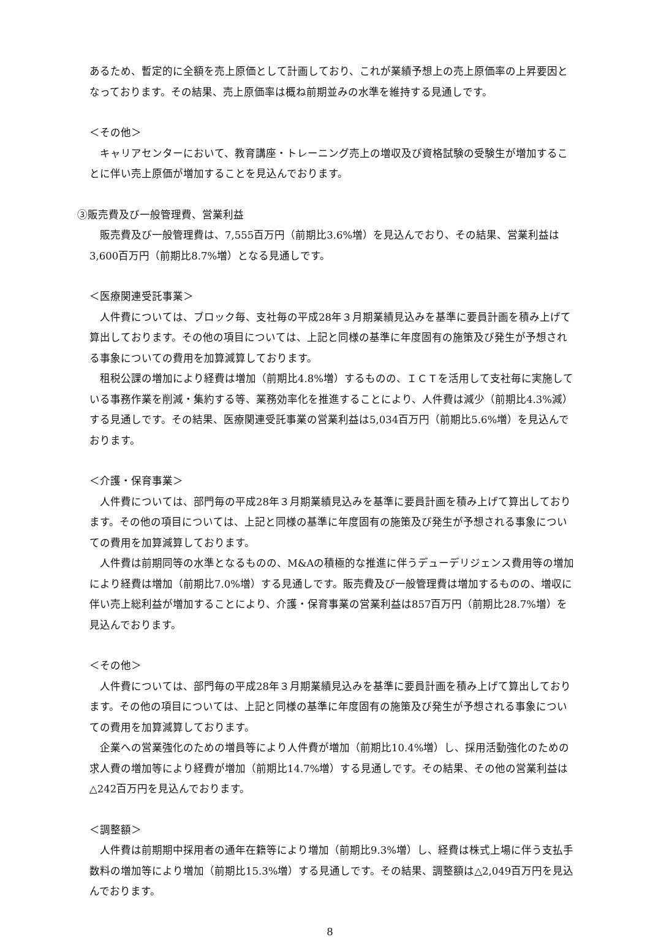あるため、暫定的に全額を売上原価として計画しており、これが業績予想上の売上原価率の上昇要因となっております。その結果、売上原価率は概ね前期並みの水準を維持する見通しです。
＜その他＞
　キャリアセンターにおいて、教育講座・トレーニング売上の増収及び資格試験の受験生が増加することに伴い売上原価が増加することを見込んでおります。
③販売費及び一般管理費、営業利益
　販売費及び一般管理費は、7,555百万円（前期比3.6%増）を見込んでおり、その結果、営業利益は3,600百万円（前期比8.7%増）となる見通しです。
＜医療関連受託事業＞
　人件費については、ブロック毎、支社毎の平成28年３月期業績見込みを基準に要員計画を積み上げて算出しております。その他の項目については、上記と同様の基準に年度固有の施策及び発生が予想される事象についての費用を加算減算しております。
　租税公課の増加により経費は増加（前期比4.8%増）するものの、ＩＣＴを活用して支社毎に実施している事務作業を削減・集約する等、業務効率化を推進することにより、人件費は減少（前期比4.3%減）する見通しです。その結果、医療関連受託事業の営業利益は5,034百万円（前期比5.6%増）を見込んでおります。
＜介護・保育事業＞
　人件費については、部門毎の平成28年３月期業績見込みを基準に要員計画を積み上げて算出しております。その他の項目については、上記と同様の基準に年度固有の施策及び発生が予想される事象についての費用を加算減算しております。
　人件費は前期同等の水準となるものの、M&Aの積極的な推進に伴うデューデリジェンス費用等の増加により経費は増加（前期比7.0%増）する見通しです。販売費及び一般管理費は増加するものの、増収に伴い売上総利益が増加することにより、介護・保育事業の営業利益は857百万円（前期比28.7%増）を見込んでおります。
＜その他＞
　人件費については、部門毎の平成28年３月期業績見込みを基準に要員計画を積み上げて算出しております。その他の項目については、上記と同様の基準に年度固有の施策及び発生が予想される事象についての費用を加算減算しております。
　企業への営業強化のための増員等により人件費が増加（前期比10.4%増）し、採用活動強化のための求人費の増加等により経費が増加（前期比14.7%増）する見通しです。その結果、その他の営業利益は△242百万円を見込んでおります。
＜調整額＞
　人件費は前期期中採用者の通年在籍等により増加（前期比9.3%増）し、経費は株式上場に伴う支払手数料の増加等により増加（前期比15.3%増）する見通しです。その結果、調整額は△2,049百万円を見込んでおります。
8